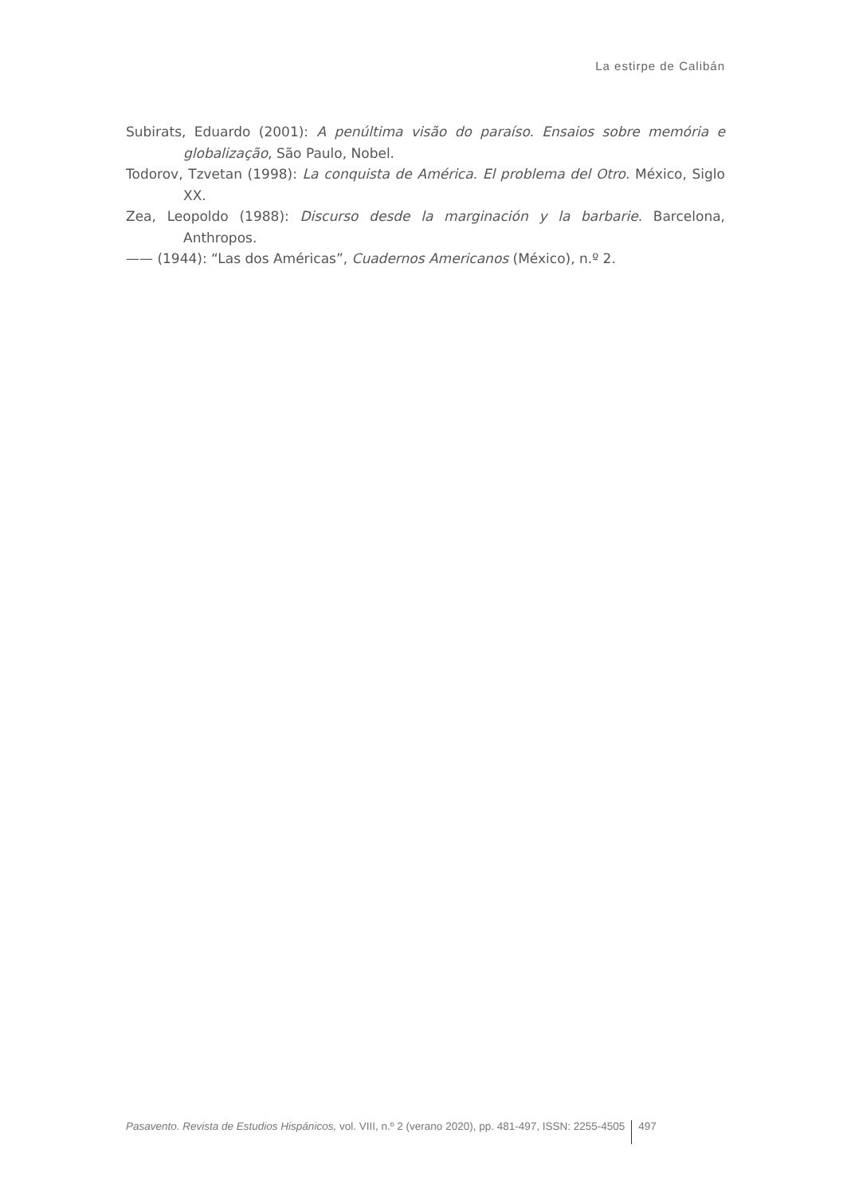La estirpe de Calibán
Subirats, Eduardo (2001): A penúltima visão do paraíso. Ensaios sobre memória e globalização, São Paulo, Nobel.
Todorov, Tzvetan (1998): La conquista de América. El problema del Otro. México, Siglo XX.
Zea, Leopoldo (1988): Discurso desde la marginación y la barbarie. Barcelona, Anthropos.
—— (1944): “Las dos Américas”, Cuadernos Americanos (México), n.º 2.
Pasavento. Revista de Estudios Hispánicos, vol. VIII, n.º 2 (verano 2020), pp. 481-497, ISSN: 2255-4505 497